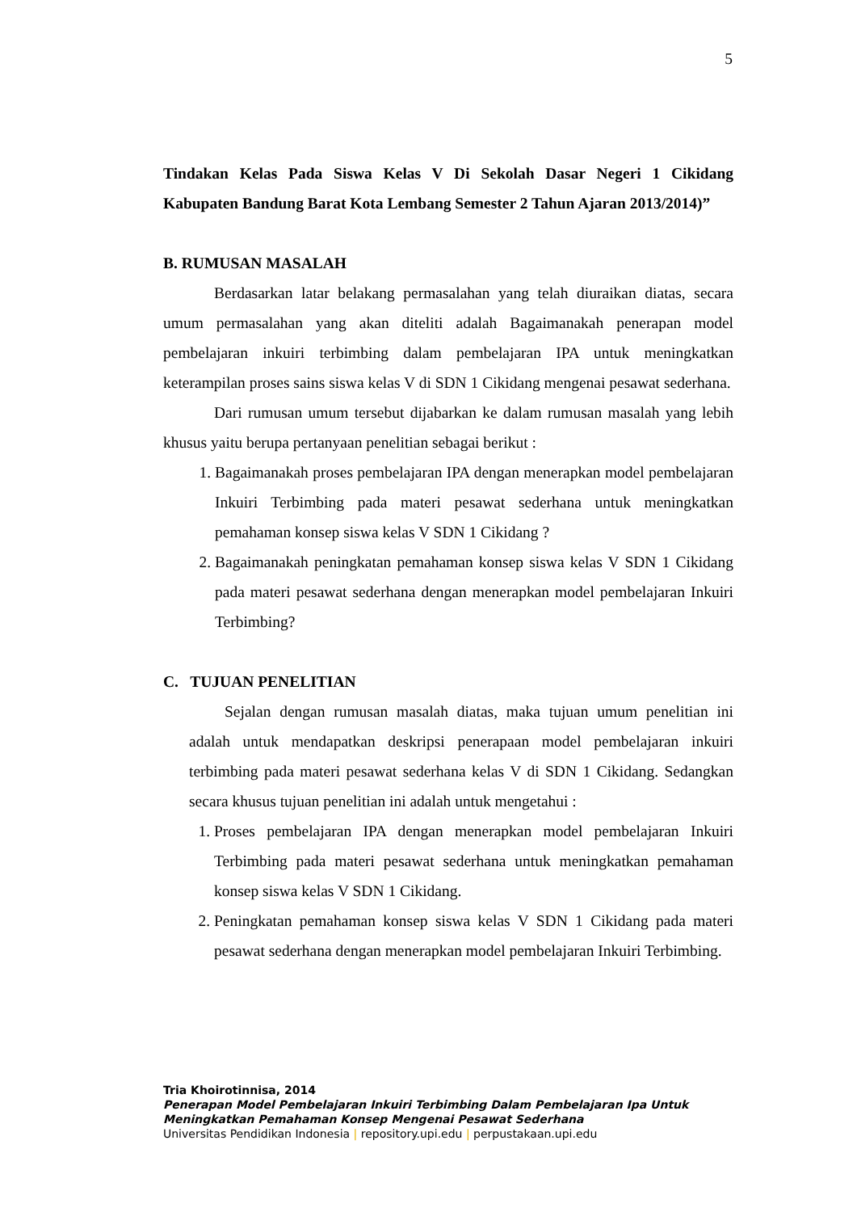5
Tindakan Kelas Pada Siswa Kelas V Di Sekolah Dasar Negeri 1 Cikidang Kabupaten Bandung Barat Kota Lembang Semester 2 Tahun Ajaran 2013/2014)”
B. RUMUSAN MASALAH
Berdasarkan latar belakang permasalahan yang telah diuraikan diatas, secara umum permasalahan yang akan diteliti adalah Bagaimanakah penerapan model pembelajaran inkuiri terbimbing dalam pembelajaran IPA untuk meningkatkan keterampilan proses sains siswa kelas V di SDN 1 Cikidang mengenai pesawat sederhana.
Dari rumusan umum tersebut dijabarkan ke dalam rumusan masalah yang lebih khusus yaitu berupa pertanyaan penelitian sebagai berikut :
1. Bagaimanakah proses pembelajaran IPA dengan menerapkan model pembelajaran Inkuiri Terbimbing pada materi pesawat sederhana untuk meningkatkan pemahaman konsep siswa kelas V SDN 1 Cikidang ?
2. Bagaimanakah peningkatan pemahaman konsep siswa kelas V SDN 1 Cikidang pada materi pesawat sederhana dengan menerapkan model pembelajaran Inkuiri Terbimbing?
C. TUJUAN PENELITIAN
Sejalan dengan rumusan masalah diatas, maka tujuan umum penelitian ini adalah untuk mendapatkan deskripsi penerapaan model pembelajaran inkuiri terbimbing pada materi pesawat sederhana kelas V di SDN 1 Cikidang. Sedangkan secara khusus tujuan penelitian ini adalah untuk mengetahui :
1. Proses pembelajaran IPA dengan menerapkan model pembelajaran Inkuiri Terbimbing pada materi pesawat sederhana untuk meningkatkan pemahaman konsep siswa kelas V SDN 1 Cikidang.
2. Peningkatan pemahaman konsep siswa kelas V SDN 1 Cikidang pada materi pesawat sederhana dengan menerapkan model pembelajaran Inkuiri Terbimbing.
Tria Khoirotinnisa, 2014
Penerapan Model Pembelajaran Inkuiri Terbimbing Dalam Pembelajaran Ipa Untuk
Meningkatkan Pemahaman Konsep Mengenai Pesawat Sederhana
Universitas Pendidikan Indonesia | repository.upi.edu | perpustakaan.upi.edu